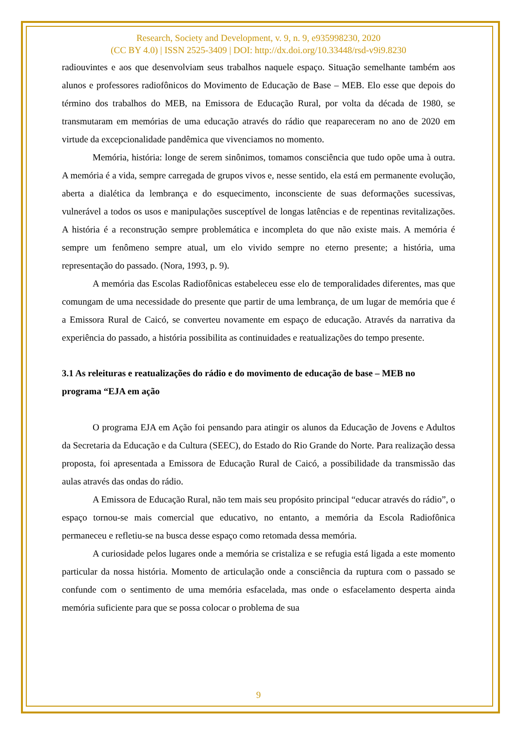Research, Society and Development, v. 9, n. 9, e935998230, 2020
(CC BY 4.0) | ISSN 2525-3409 | DOI: http://dx.doi.org/10.33448/rsd-v9i9.8230
radiouvintes e aos que desenvolviam seus trabalhos naquele espaço. Situação semelhante também aos alunos e professores radiofônicos do Movimento de Educação de Base – MEB. Elo esse que depois do término dos trabalhos do MEB, na Emissora de Educação Rural, por volta da década de 1980, se transmutaram em memórias de uma educação através do rádio que reapareceram no ano de 2020 em virtude da excepcionalidade pandêmica que vivenciamos no momento.
Memória, história: longe de serem sinônimos, tomamos consciência que tudo opõe uma à outra. A memória é a vida, sempre carregada de grupos vivos e, nesse sentido, ela está em permanente evolução, aberta a dialética da lembrança e do esquecimento, inconsciente de suas deformações sucessivas, vulnerável a todos os usos e manipulações susceptível de longas latências e de repentinas revitalizações. A história é a reconstrução sempre problemática e incompleta do que não existe mais. A memória é sempre um fenômeno sempre atual, um elo vivido sempre no eterno presente; a história, uma representação do passado. (Nora, 1993, p. 9).
A memória das Escolas Radiofônicas estabeleceu esse elo de temporalidades diferentes, mas que comungam de uma necessidade do presente que partir de uma lembrança, de um lugar de memória que é a Emissora Rural de Caicó, se converteu novamente em espaço de educação. Através da narrativa da experiência do passado, a história possibilita as continuidades e reatualizações do tempo presente.
3.1 As releituras e reatualizações do rádio e do movimento de educação de base – MEB no programa “EJA em ação
O programa EJA em Ação foi pensando para atingir os alunos da Educação de Jovens e Adultos da Secretaria da Educação e da Cultura (SEEC), do Estado do Rio Grande do Norte. Para realização dessa proposta, foi apresentada a Emissora de Educação Rural de Caicó, a possibilidade da transmissão das aulas através das ondas do rádio.
A Emissora de Educação Rural, não tem mais seu propósito principal “educar através do rádio”, o espaço tornou-se mais comercial que educativo, no entanto, a memória da Escola Radiofônica permaneceu e refletiu-se na busca desse espaço como retomada dessa memória.
A curiosidade pelos lugares onde a memória se cristaliza e se refugia está ligada a este momento particular da nossa história. Momento de articulação onde a consciência da ruptura com o passado se confunde com o sentimento de uma memória esfacelada, mas onde o esfacelamento desperta ainda memória suficiente para que se possa colocar o problema de sua
9